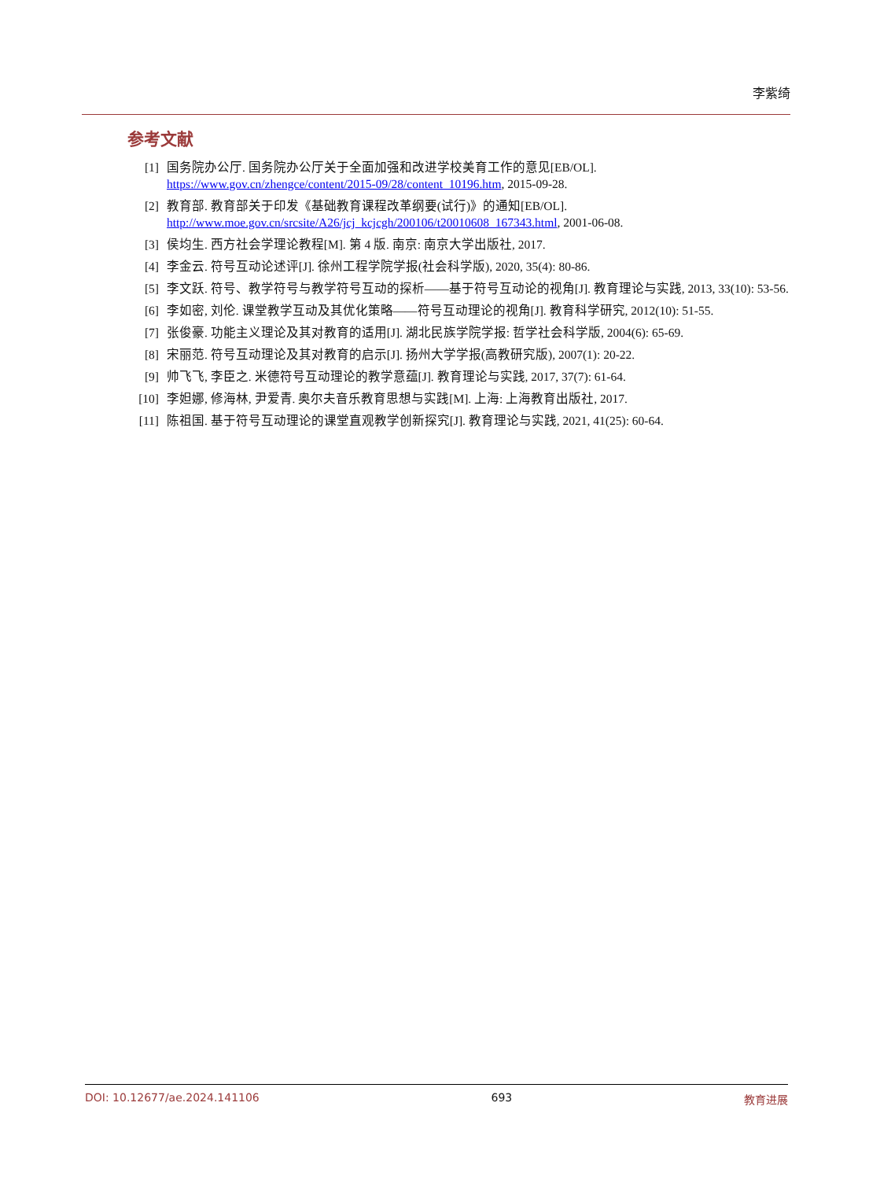李紫绮
参考文献
[1] 国务院办公厅. 国务院办公厅关于全面加强和改进学校美育工作的意见[EB/OL].
https://www.gov.cn/zhengce/content/2015-09/28/content_10196.htm, 2015-09-28.
[2] 教育部. 教育部关于印发《基础教育课程改革纲要(试行)》的通知[EB/OL].
http://www.moe.gov.cn/srcsite/A26/jcj_kcjcgh/200106/t20010608_167343.html, 2001-06-08.
[3] 侯均生. 西方社会学理论教程[M]. 第 4 版. 南京: 南京大学出版社, 2017.
[4] 李金云. 符号互动论述评[J]. 徐州工程学院学报(社会科学版), 2020, 35(4): 80-86.
[5] 李文跃. 符号、教学符号与教学符号互动的探析——基于符号互动论的视角[J]. 教育理论与实践, 2013, 33(10): 53-56.
[6] 李如密, 刘伦. 课堂教学互动及其优化策略——符号互动理论的视角[J]. 教育科学研究, 2012(10): 51-55.
[7] 张俊豪. 功能主义理论及其对教育的适用[J]. 湖北民族学院学报: 哲学社会科学版, 2004(6): 65-69.
[8] 宋丽范. 符号互动理论及其对教育的启示[J]. 扬州大学学报(高教研究版), 2007(1): 20-22.
[9] 帅飞飞, 李臣之. 米德符号互动理论的教学意蕴[J]. 教育理论与实践, 2017, 37(7): 61-64.
[10] 李妲娜, 修海林, 尹爱青. 奥尔夫音乐教育思想与实践[M]. 上海: 上海教育出版社, 2017.
[11] 陈祖国. 基于符号互动理论的课堂直观教学创新探究[J]. 教育理论与实践, 2021, 41(25): 60-64.
DOI: 10.12677/ae.2024.141106 693 教育进展